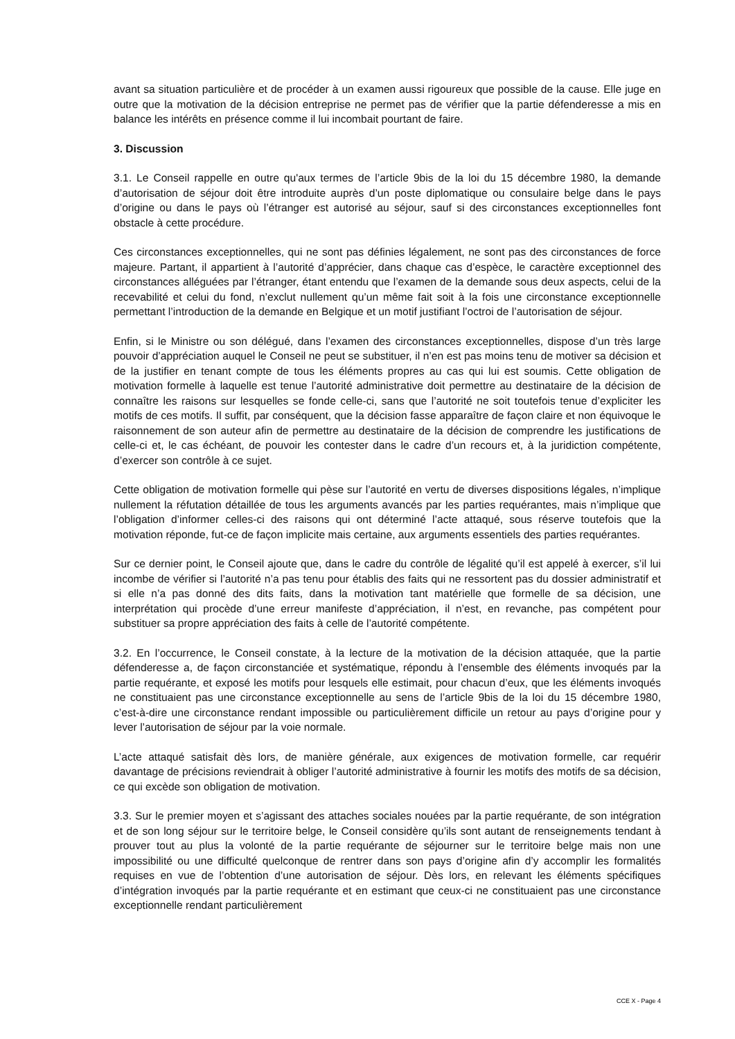avant sa situation particulière et de procéder à un examen aussi rigoureux que possible de la cause. Elle juge en outre que la motivation de la décision entreprise ne permet pas de vérifier que la partie défenderesse a mis en balance les intérêts en présence comme il lui incombait pourtant de faire.
3. Discussion
3.1. Le Conseil rappelle en outre qu'aux termes de l’article 9bis de la loi du 15 décembre 1980, la demande d’autorisation de séjour doit être introduite auprès d’un poste diplomatique ou consulaire belge dans le pays d’origine ou dans le pays où l’étranger est autorisé au séjour, sauf si des circonstances exceptionnelles font obstacle à cette procédure.
Ces circonstances exceptionnelles, qui ne sont pas définies légalement, ne sont pas des circonstances de force majeure. Partant, il appartient à l’autorité d’apprécier, dans chaque cas d’espèce, le caractère exceptionnel des circonstances alléguées par l’étranger, étant entendu que l’examen de la demande sous deux aspects, celui de la recevabilité et celui du fond, n’exclut nullement qu’un même fait soit à la fois une circonstance exceptionnelle permettant l’introduction de la demande en Belgique et un motif justifiant l’octroi de l’autorisation de séjour.
Enfin, si le Ministre ou son délégué, dans l’examen des circonstances exceptionnelles, dispose d’un très large pouvoir d’appréciation auquel le Conseil ne peut se substituer, il n’en est pas moins tenu de motiver sa décision et de la justifier en tenant compte de tous les éléments propres au cas qui lui est soumis. Cette obligation de motivation formelle à laquelle est tenue l’autorité administrative doit permettre au destinataire de la décision de connaître les raisons sur lesquelles se fonde celle-ci, sans que l’autorité ne soit toutefois tenue d’expliciter les motifs de ces motifs. Il suffit, par conséquent, que la décision fasse apparaître de façon claire et non équivoque le raisonnement de son auteur afin de permettre au destinataire de la décision de comprendre les justifications de celle-ci et, le cas échéant, de pouvoir les contester dans le cadre d’un recours et, à la juridiction compétente, d’exercer son contrôle à ce sujet.
Cette obligation de motivation formelle qui pèse sur l’autorité en vertu de diverses dispositions légales, n’implique nullement la réfutation détaillée de tous les arguments avancés par les parties requérantes, mais n’implique que l’obligation d’informer celles-ci des raisons qui ont déterminé l’acte attaqué, sous réserve toutefois que la motivation réponde, fut-ce de façon implicite mais certaine, aux arguments essentiels des parties requérantes.
Sur ce dernier point, le Conseil ajoute que, dans le cadre du contrôle de légalité qu’il est appelé à exercer, s’il lui incombe de vérifier si l’autorité n’a pas tenu pour établis des faits qui ne ressortent pas du dossier administratif et si elle n’a pas donné des dits faits, dans la motivation tant matérielle que formelle de sa décision, une interprétation qui procède d’une erreur manifeste d’appréciation, il n’est, en revanche, pas compétent pour substituer sa propre appréciation des faits à celle de l’autorité compétente.
3.2. En l’occurrence, le Conseil constate, à la lecture de la motivation de la décision attaquée, que la partie défenderesse a, de façon circonstanciée et systématique, répondu à l’ensemble des éléments invoqués par la partie requérante, et exposé les motifs pour lesquels elle estimait, pour chacun d’eux, que les éléments invoqués ne constituaient pas une circonstance exceptionnelle au sens de l’article 9bis de la loi du 15 décembre 1980, c’est-à-dire une circonstance rendant impossible ou particulièrement difficile un retour au pays d’origine pour y lever l’autorisation de séjour par la voie normale.
L’acte attaqué satisfait dès lors, de manière générale, aux exigences de motivation formelle, car requérir davantage de précisions reviendrait à obliger l’autorité administrative à fournir les motifs des motifs de sa décision, ce qui excède son obligation de motivation.
3.3. Sur le premier moyen et s’agissant des attaches sociales nouées par la partie requérante, de son intégration et de son long séjour sur le territoire belge, le Conseil considère qu’ils sont autant de renseignements tendant à prouver tout au plus la volonté de la partie requérante de séjourner sur le territoire belge mais non une impossibilité ou une difficulté quelconque de rentrer dans son pays d’origine afin d’y accomplir les formalités requises en vue de l’obtention d’une autorisation de séjour. Dès lors, en relevant les éléments spécifiques d’intégration invoqués par la partie requérante et en estimant que ceux-ci ne constituaient pas une circonstance exceptionnelle rendant particulièrement
CCE X - Page 4